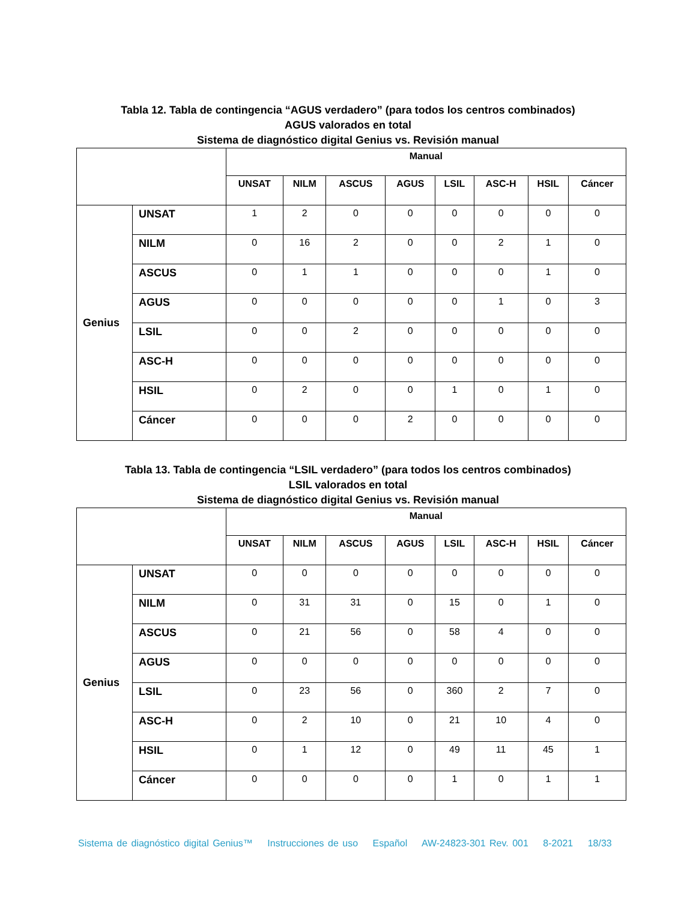Tabla 12. Tabla de contingencia “AGUS verdadero” (para todos los centros combinados)
AGUS valorados en total
Sistema de diagnóstico digital Genius vs. Revisión manual
| | | Manual | | | | | | | |
| | | UNSAT | NILM | ASCUS | AGUS | LSIL | ASC-H | HSIL | Cáncer |
| Genius | UNSAT | 1 | 2 | 0 | 0 | 0 | 0 | 0 | 0 |
| | NILM | 0 | 16 | 2 | 0 | 0 | 2 | 1 | 0 |
| | ASCUS | 0 | 1 | 1 | 0 | 0 | 0 | 1 | 0 |
| | AGUS | 0 | 0 | 0 | 0 | 0 | 1 | 0 | 3 |
| | LSIL | 0 | 0 | 2 | 0 | 0 | 0 | 0 | 0 |
| | ASC-H | 0 | 0 | 0 | 0 | 0 | 0 | 0 | 0 |
| | HSIL | 0 | 2 | 0 | 0 | 1 | 0 | 1 | 0 |
| | Cáncer | 0 | 0 | 0 | 2 | 0 | 0 | 0 | 0 |
Tabla 13. Tabla de contingencia “LSIL verdadero” (para todos los centros combinados)
LSIL valorados en total
Sistema de diagnóstico digital Genius vs. Revisión manual
| | | Manual | | | | | | | |
| | | UNSAT | NILM | ASCUS | AGUS | LSIL | ASC-H | HSIL | Cáncer |
| Genius | UNSAT | 0 | 0 | 0 | 0 | 0 | 0 | 0 | 0 |
| | NILM | 0 | 31 | 31 | 0 | 15 | 0 | 1 | 0 |
| | ASCUS | 0 | 21 | 56 | 0 | 58 | 4 | 0 | 0 |
| | AGUS | 0 | 0 | 0 | 0 | 0 | 0 | 0 | 0 |
| | LSIL | 0 | 23 | 56 | 0 | 360 | 2 | 7 | 0 |
| | ASC-H | 0 | 2 | 10 | 0 | 21 | 10 | 4 | 0 |
| | HSIL | 0 | 1 | 12 | 0 | 49 | 11 | 45 | 1 |
| | Cáncer | 0 | 0 | 0 | 0 | 1 | 0 | 1 | 1 |
Sistema de diagnóstico digital Genius™ Instrucciones de uso Español AW-24823-301 Rev. 001 8-2021 18/33